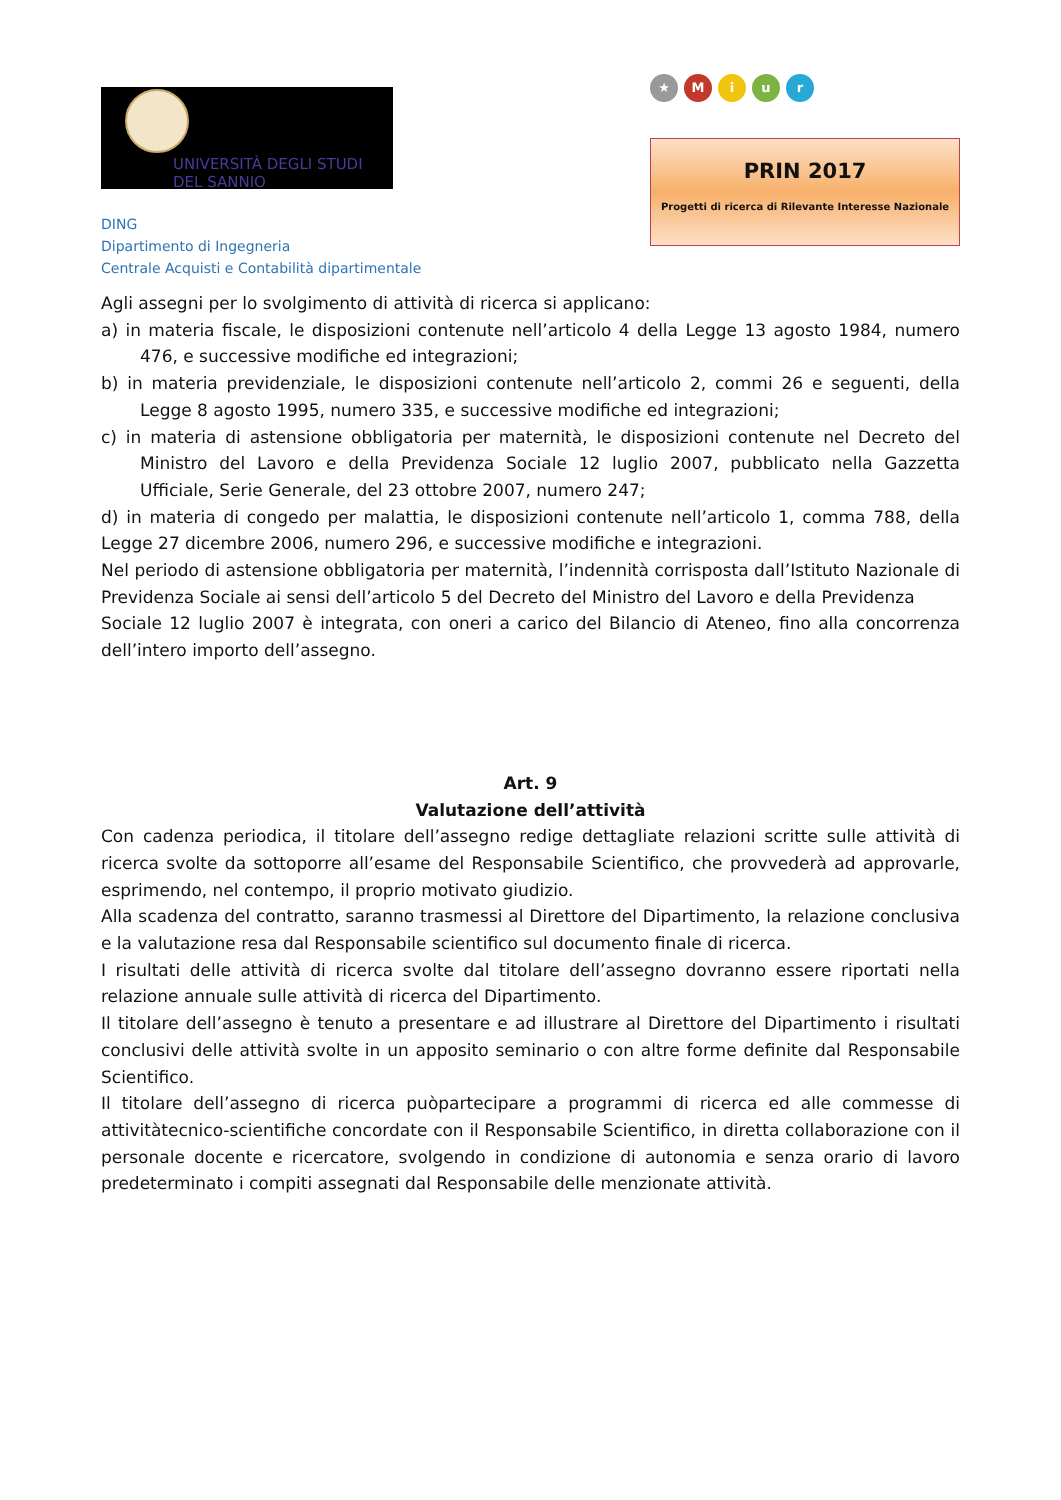UNIVERSITÀ DEGLI STUDI
DEL SANNIO
DING
Dipartimento di Ingegneria
Centrale Acquisti e Contabilità dipartimentale
★ M i u r
PRIN 2017
Progetti di ricerca di Rilevante Interesse Nazionale
Agli assegni per lo svolgimento di attività di ricerca si applicano:
a) in materia fiscale, le disposizioni contenute nell’articolo 4 della Legge 13 agosto 1984, numero 476, e successive modifiche ed integrazioni;
b) in materia previdenziale, le disposizioni contenute nell’articolo 2, commi 26 e seguenti, della Legge 8 agosto 1995, numero 335, e successive modifiche ed integrazioni;
c) in materia di astensione obbligatoria per maternità, le disposizioni contenute nel Decreto del Ministro del Lavoro e della Previdenza Sociale 12 luglio 2007, pubblicato nella Gazzetta Ufficiale, Serie Generale, del 23 ottobre 2007, numero 247;
d) in materia di congedo per malattia, le disposizioni contenute nell’articolo 1, comma 788, della Legge 27 dicembre 2006, numero 296, e successive modifiche e integrazioni.
Nel periodo di astensione obbligatoria per maternità, l’indennità corrisposta dall’Istituto Nazionale di Previdenza Sociale ai sensi dell’articolo 5 del Decreto del Ministro del Lavoro e della Previdenza
Sociale 12 luglio 2007 è integrata, con oneri a carico del Bilancio di Ateneo, fino alla concorrenza dell’intero importo dell’assegno.
Art. 9
Valutazione dell’attività
Con cadenza periodica, il titolare dell’assegno redige dettagliate relazioni scritte sulle attività di ricerca svolte da sottoporre all’esame del Responsabile Scientifico, che provvederà ad approvarle, esprimendo, nel contempo, il proprio motivato giudizio.
Alla scadenza del contratto, saranno trasmessi al Direttore del Dipartimento, la relazione conclusiva e la valutazione resa dal Responsabile scientifico sul documento finale di ricerca.
I risultati delle attività di ricerca svolte dal titolare dell’assegno dovranno essere riportati nella relazione annuale sulle attività di ricerca del Dipartimento.
Il titolare dell’assegno è tenuto a presentare e ad illustrare al Direttore del Dipartimento i risultati conclusivi delle attività svolte in un apposito seminario o con altre forme definite dal Responsabile Scientifico.
Il titolare dell’assegno di ricerca puòpartecipare a programmi di ricerca ed alle commesse di attivitàtecnico-scientifiche concordate con il Responsabile Scientifico, in diretta collaborazione con il personale docente e ricercatore, svolgendo in condizione di autonomia e senza orario di lavoro predeterminato i compiti assegnati dal Responsabile delle menzionate attività.